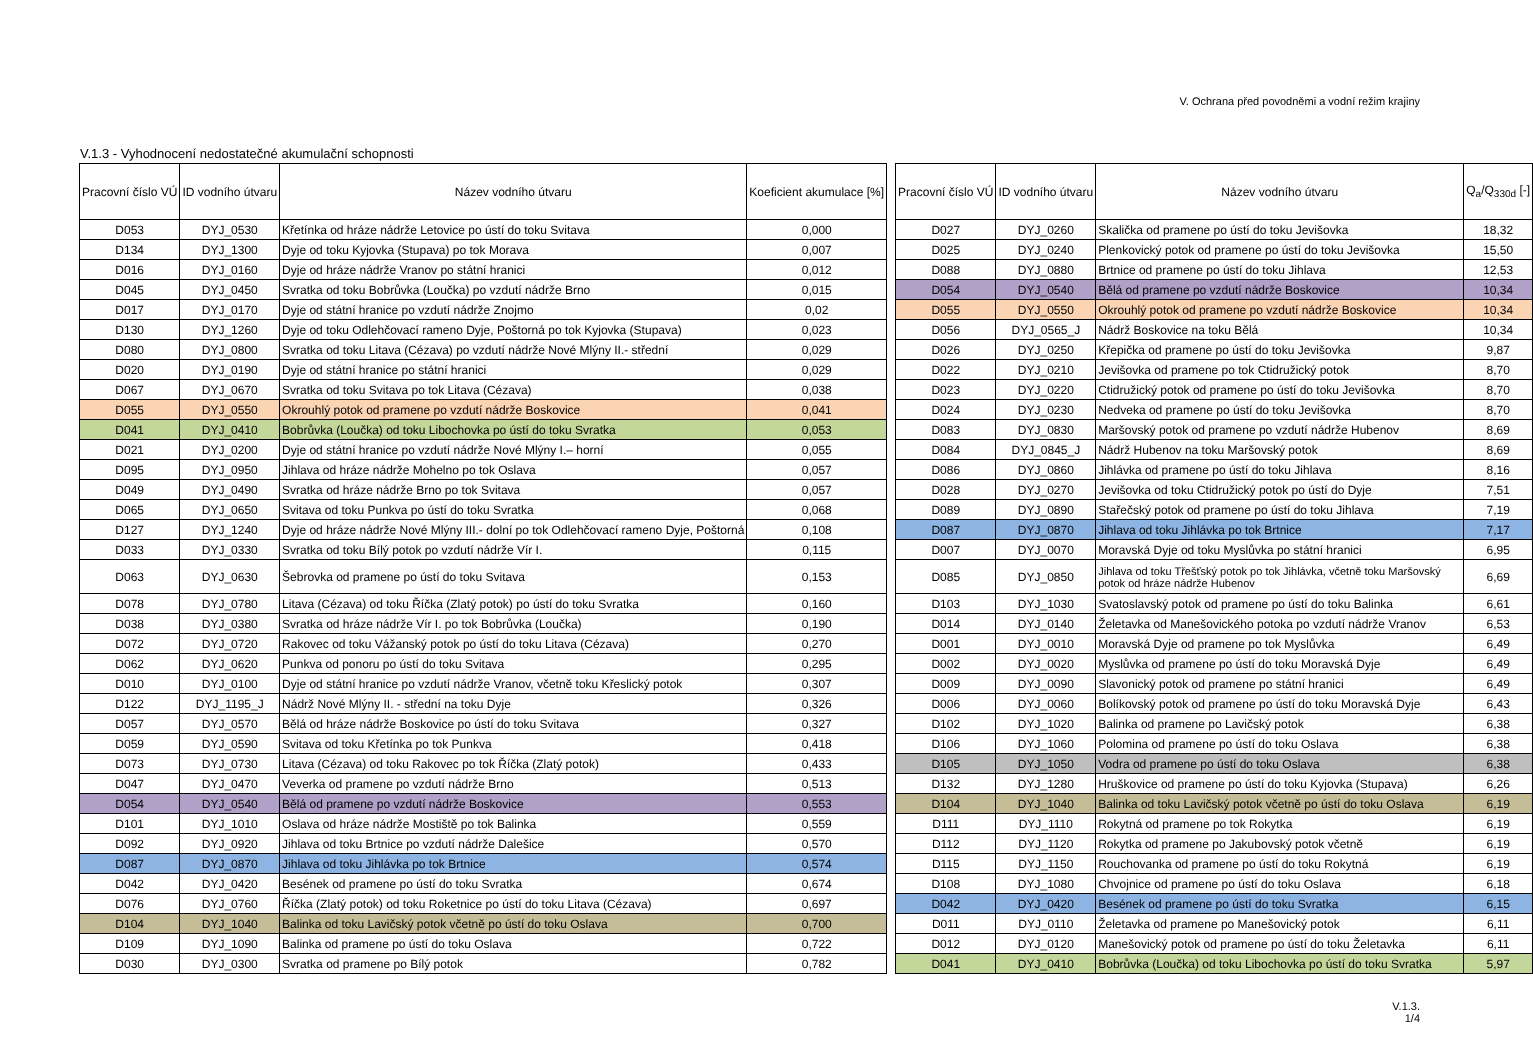V. Ochrana před povodněmi a vodní režim krajiny
V.1.3 - Vyhodnocení nedostatečné akumulační schopnosti
| Pracovní číslo VÚ | ID vodního útvaru | Název vodního útvaru | Koeficient akumulace [%] |
| --- | --- | --- | --- |
| D053 | DYJ_0530 | Křetínka od hráze nádrže Letovice po ústí do toku Svitava | 0,000 |
| D134 | DYJ_1300 | Dyje od toku Kyjovka (Stupava) po tok Morava | 0,007 |
| D016 | DYJ_0160 | Dyje od hráze nádrže Vranov po státní hranici | 0,012 |
| D045 | DYJ_0450 | Svratka od toku Bobrůvka (Loučka) po vzdutí nádrže Brno | 0,015 |
| D017 | DYJ_0170 | Dyje od státní hranice po vzdutí nádrže Znojmo | 0,02 |
| D130 | DYJ_1260 | Dyje od toku Odlehčovací rameno Dyje, Poštorná po tok Kyjovka (Stupava) | 0,023 |
| D080 | DYJ_0800 | Svratka od toku Litava (Cézava) po vzdutí nádrže Nové Mlýny II.- střední | 0,029 |
| D020 | DYJ_0190 | Dyje od státní hranice po státní hranici | 0,029 |
| D067 | DYJ_0670 | Svratka od toku Svitava po tok Litava (Cézava) | 0,038 |
| D055 | DYJ_0550 | Okrouhlý potok od pramene po vzdutí nádrže Boskovice | 0,041 |
| D041 | DYJ_0410 | Bobrůvka (Loučka) od toku Libochovka po ústí do toku Svratka | 0,053 |
| D021 | DYJ_0200 | Dyje od státní hranice po vzdutí nádrže Nové Mlýny I.– horní | 0,055 |
| D095 | DYJ_0950 | Jihlava od hráze nádrže Mohelno po tok Oslava | 0,057 |
| D049 | DYJ_0490 | Svratka od hráze nádrže Brno po tok Svitava | 0,057 |
| D065 | DYJ_0650 | Svitava od toku Punkva po ústí do toku Svratka | 0,068 |
| D127 | DYJ_1240 | Dyje od hráze nádrže Nové Mlýny III.- dolní po tok Odlehčovací rameno Dyje, Poštorná | 0,108 |
| D033 | DYJ_0330 | Svratka od toku Bílý potok po vzdutí nádrže Vír I. | 0,115 |
| D063 | DYJ_0630 | Šebrovka od pramene po ústí do toku Svitava | 0,153 |
| D078 | DYJ_0780 | Litava (Cézava) od toku Říčka (Zlatý potok) po ústí do toku Svratka | 0,160 |
| D038 | DYJ_0380 | Svratka od hráze nádrže Vír I. po tok Bobrůvka (Loučka) | 0,190 |
| D072 | DYJ_0720 | Rakovec od toku Vážanský potok po ústí do toku Litava (Cézava) | 0,270 |
| D062 | DYJ_0620 | Punkva od ponoru po ústí do toku Svitava | 0,295 |
| D010 | DYJ_0100 | Dyje od státní hranice po vzdutí nádrže Vranov, včetně toku Křeslický potok | 0,307 |
| D122 | DYJ_1195_J | Nádrž Nové Mlýny II. - střední na toku Dyje | 0,326 |
| D057 | DYJ_0570 | Bělá od hráze nádrže Boskovice po ústí do toku Svitava | 0,327 |
| D059 | DYJ_0590 | Svitava od toku Křetínka po tok Punkva | 0,418 |
| D073 | DYJ_0730 | Litava (Cézava) od toku Rakovec po tok Říčka (Zlatý potok) | 0,433 |
| D047 | DYJ_0470 | Veverka od pramene po vzdutí nádrže Brno | 0,513 |
| D054 | DYJ_0540 | Bělá od pramene po vzdutí nádrže Boskovice | 0,553 |
| D101 | DYJ_1010 | Oslava od hráze nádrže Mostiště po tok Balinka | 0,559 |
| D092 | DYJ_0920 | Jihlava od toku Brtnice po vzdutí nádrže Dalešice | 0,570 |
| D087 | DYJ_0870 | Jihlava od toku Jihlávka po tok Brtnice | 0,574 |
| D042 | DYJ_0420 | Besének od pramene po ústí do toku Svratka | 0,674 |
| D076 | DYJ_0760 | Říčka (Zlatý potok) od toku Roketnice po ústí do toku Litava (Cézava) | 0,697 |
| D104 | DYJ_1040 | Balinka od toku Lavičský potok včetně po ústí do toku Oslava | 0,700 |
| D109 | DYJ_1090 | Balinka od pramene po ústí do toku Oslava | 0,722 |
| D030 | DYJ_0300 | Svratka od pramene po Bílý potok | 0,782 |
| Pracovní číslo VÚ | ID vodního útvaru | Název vodního útvaru | Q<sub>a</sub>/Q<sub>330d</sub> [-] |
| --- | --- | --- | --- |
| D027 | DYJ_0260 | Skalička od pramene po ústí do toku Jevišovka | 18,32 |
| D025 | DYJ_0240 | Plenkovický potok od pramene po ústí do toku Jevišovka | 15,50 |
| D088 | DYJ_0880 | Brtnice od pramene po ústí do toku Jihlava | 12,53 |
| D054 | DYJ_0540 | Bělá od pramene po vzdutí nádrže Boskovice | 10,34 |
| D055 | DYJ_0550 | Okrouhlý potok od pramene po vzdutí nádrže Boskovice | 10,34 |
| D056 | DYJ_0565_J | Nádrž Boskovice na toku Bělá | 10,34 |
| D026 | DYJ_0250 | Křepička od pramene po ústí do toku Jevišovka | 9,87 |
| D022 | DYJ_0210 | Jevišovka od pramene po tok Ctidružický potok | 8,70 |
| D023 | DYJ_0220 | Ctidružický potok od pramene po ústí do toku Jevišovka | 8,70 |
| D024 | DYJ_0230 | Nedveka od pramene po ústí do toku Jevišovka | 8,70 |
| D083 | DYJ_0830 | Maršovský potok od pramene po vzdutí nádrže Hubenov | 8,69 |
| D084 | DYJ_0845_J | Nádrž Hubenov na toku Maršovský potok | 8,69 |
| D086 | DYJ_0860 | Jihlávka od pramene po ústí do toku Jihlava | 8,16 |
| D028 | DYJ_0270 | Jevišovka od toku Ctidružický potok po ústí do Dyje | 7,51 |
| D089 | DYJ_0890 | Stařečský potok od pramene po ústí do toku Jihlava | 7,19 |
| D087 | DYJ_0870 | Jihlava od toku Jihlávka po tok Brtnice | 7,17 |
| D007 | DYJ_0070 | Moravská Dyje od toku Myslůvka po státní hranici | 6,95 |
| D085 | DYJ_0850 | Jihlava od toku Třešťský potok po tok Jihlávka, včetně toku Maršovský potok od hráze nádrže Hubenov | 6,69 |
| D103 | DYJ_1030 | Svatoslavský potok od pramene po ústí do toku Balinka | 6,61 |
| D014 | DYJ_0140 | Želetavka od Manešovického potoka po vzdutí nádrže Vranov | 6,53 |
| D001 | DYJ_0010 | Moravská Dyje od pramene po tok Myslůvka | 6,49 |
| D002 | DYJ_0020 | Myslůvka od pramene po ústí do toku Moravská Dyje | 6,49 |
| D009 | DYJ_0090 | Slavonický potok od pramene po státní hranici | 6,49 |
| D006 | DYJ_0060 | Bolíkovský potok od pramene po ústí do toku Moravská Dyje | 6,43 |
| D102 | DYJ_1020 | Balinka od pramene po Lavičský potok | 6,38 |
| D106 | DYJ_1060 | Polomina od pramene po ústí do toku Oslava | 6,38 |
| D105 | DYJ_1050 | Vodra od pramene po ústí do toku Oslava | 6,38 |
| D132 | DYJ_1280 | Hruškovice od pramene po ústí do toku Kyjovka (Stupava) | 6,26 |
| D104 | DYJ_1040 | Balinka od toku Lavičský potok včetně po ústí do toku Oslava | 6,19 |
| D111 | DYJ_1110 | Rokytná od pramene po tok Rokytka | 6,19 |
| D112 | DYJ_1120 | Rokytka od pramene po Jakubovský potok včetně | 6,19 |
| D115 | DYJ_1150 | Rouchovanka od pramene po ústí do toku Rokytná | 6,19 |
| D108 | DYJ_1080 | Chvojnice od pramene po ústí do toku Oslava | 6,18 |
| D042 | DYJ_0420 | Besének od pramene po ústí do toku Svratka | 6,15 |
| D011 | DYJ_0110 | Želetavka od pramene po Manešovický potok | 6,11 |
| D012 | DYJ_0120 | Manešovický potok od pramene po ústí do toku Želetavka | 6,11 |
| D041 | DYJ_0410 | Bobrůvka (Loučka) od toku Libochovka po ústí do toku Svratka | 5,97 |
V.1.3.
1/4